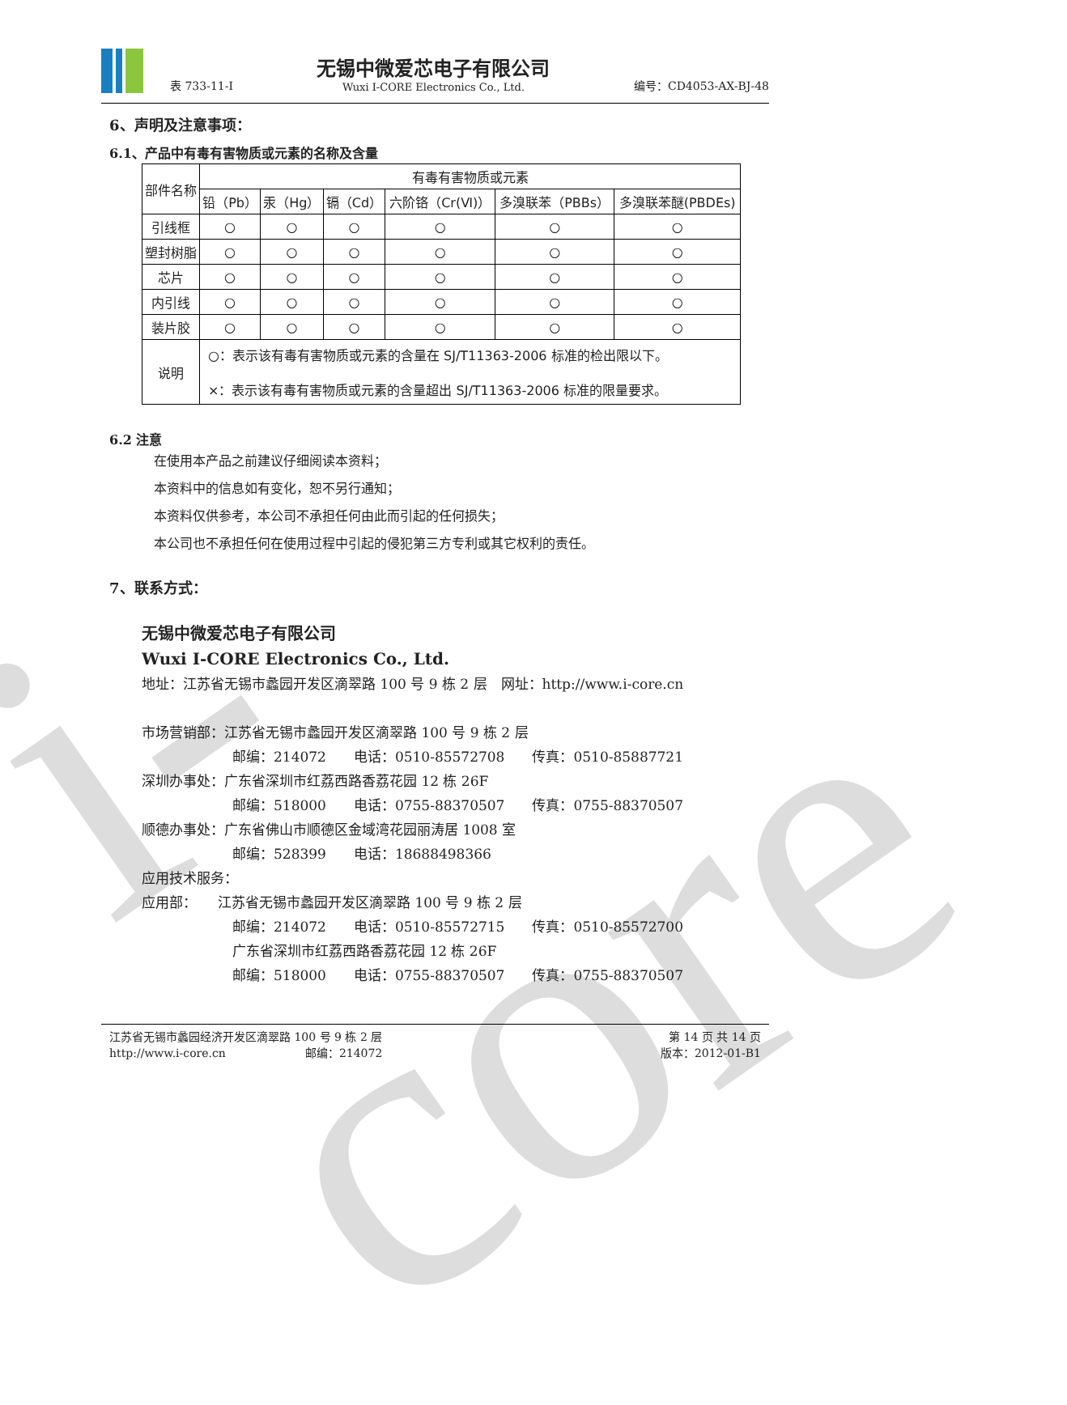i-core
表 733-11-I
无锡中微爱芯电子有限公司
Wuxi I-CORE Electronics Co., Ltd.
编号：CD4053-AX-BJ-48
6、声明及注意事项：
6.1、产品中有毒有害物质或元素的名称及含量
| 部件名称 | 有毒有害物质或元素 | | | | | |
| --- | --- | --- | --- | --- | --- | --- |
| | 铅（Pb） | 汞（Hg） | 镉（Cd） | 六阶铬（Cr(Ⅵ)） | 多溴联苯（PBBs） | 多溴联苯醚(PBDEs) |
| 引线框 | ○ | ○ | ○ | ○ | ○ | ○ |
| 塑封树脂 | ○ | ○ | ○ | ○ | ○ | ○ |
| 芯片 | ○ | ○ | ○ | ○ | ○ | ○ |
| 内引线 | ○ | ○ | ○ | ○ | ○ | ○ |
| 装片胶 | ○ | ○ | ○ | ○ | ○ | ○ |
| 说明 | ○：表示该有毒有害物质或元素的含量在 SJ/T11363-2006 标准的检出限以下。 ×：表示该有毒有害物质或元素的含量超出 SJ/T11363-2006 标准的限量要求。 | | | | | |
6.2 注意
在使用本产品之前建议仔细阅读本资料；
本资料中的信息如有变化，恕不另行通知；
本资料仅供参考，本公司不承担任何由此而引起的任何损失；
本公司也不承担任何在使用过程中引起的侵犯第三方专利或其它权利的责任。
7、联系方式：
无锡中微爱芯电子有限公司
Wuxi I-CORE Electronics Co., Ltd.
地址：江苏省无锡市蠡园开发区滴翠路 100 号 9 栋 2 层　网址：http://www.i-core.cn
市场营销部：江苏省无锡市蠡园开发区滴翠路 100 号 9 栋 2 层
邮编：214072　　电话：0510-85572708　　传真：0510-85887721
深圳办事处：广东省深圳市红荔西路香荔花园 12 栋 26F
邮编：518000　　电话：0755-88370507　　传真：0755-88370507
顺德办事处：广东省佛山市顺德区金域湾花园丽涛居 1008 室
邮编：528399　　电话：18688498366
应用技术服务：
应用部：　　江苏省无锡市蠡园开发区滴翠路 100 号 9 栋 2 层
邮编：214072　　电话：0510-85572715　　传真：0510-85572700
广东省深圳市红荔西路香荔花园 12 栋 26F
邮编：518000　　电话：0755-88370507　　传真：0755-88370507
江苏省无锡市蠡园经济开发区滴翠路 100 号 9 栋 2 层
http://www.i-core.cn　　　　　　　邮编：214072
第 14 页 共 14 页
版本：2012-01-B1